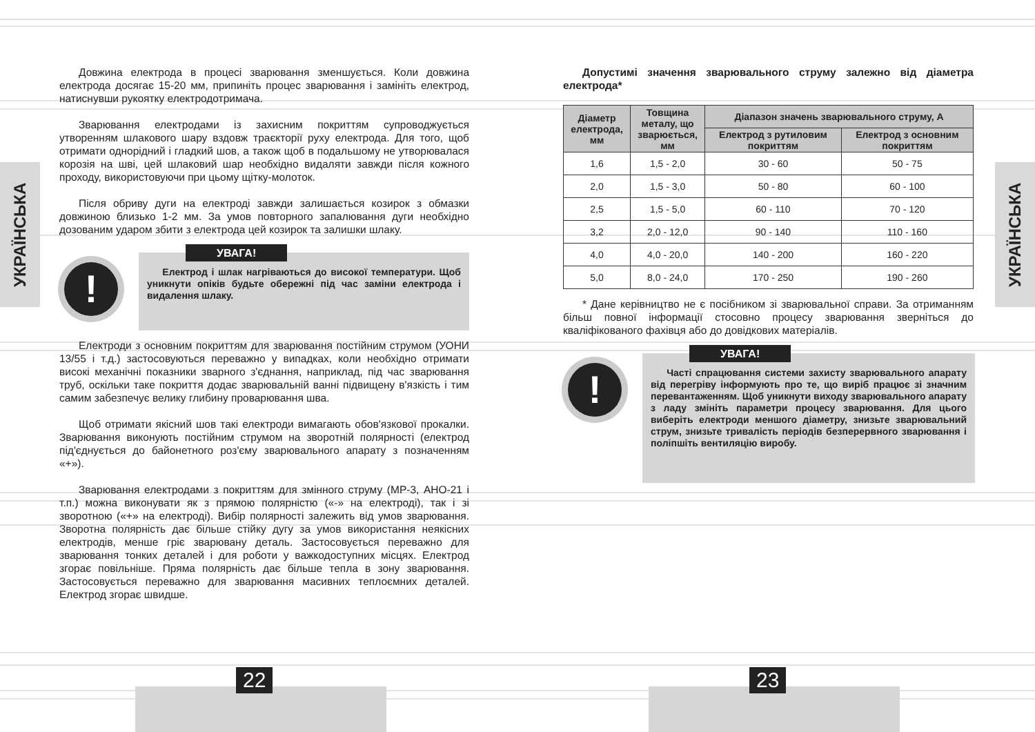УКРАЇНСЬКА
УКРАЇНСЬКА
Довжина електрода в процесі зварювання зменшується. Коли довжина електрода досягає 15-20 мм, припиніть процес зварювання і замініть електрод, натиснувши рукоятку електродотримача.
Зварювання електродами із захисним покриттям супроводжується утворенням шлакового шару вздовж траєкторії руху електрода. Для того, щоб отримати однорідний і гладкий шов, а також щоб в подальшому не утворювалася корозія на шві, цей шлаковий шар необхідно видаляти завжди після кожного проходу, використовуючи при цьому щітку-молоток.
Після обриву дуги на електроді завжди залишається козирок з обмазки довжиною близько 1-2 мм. За умов повторного запалювання дуги необхідно дозованим ударом збити з електрода цей козирок та залишки шлаку.
!
УВАГА!
Електрод і шлак нагріваються до високої температури. Щоб уникнути опіків будьте обережні під час заміни електрода і видалення шлаку.
Електроди з основним покриттям для зварювання постійним струмом (УОНИ 13/55 і т.д.) застосовуються переважно у випадках, коли необхідно отримати високі механічні показники зварного з'єднання, наприклад, під час зварювання труб, оскільки таке покриття додає зварювальній ванні підвищену в'язкість і тим самим забезпечує велику глибину проварювання шва.
Щоб отримати якісний шов такі електроди вимагають обов'язкової прокалки. Зварювання виконують постійним струмом на зворотній полярності (електрод під'єднується до байонетного роз'єму зварювального апарату з позначенням «+»).
Зварювання електродами з покриттям для змінного струму (МР-3, АНО-21 і т.п.) можна виконувати як з прямою полярністю («-» на електроді), так і зі зворотною («+» на електроді). Вибір полярності залежить від умов зварювання. Зворотна полярність дає більше стійку дугу за умов використання неякісних електродів, менше гріє зварювану деталь. Застосовується переважно для зварювання тонких деталей і для роботи у важкодоступних місцях. Електрод згорає повільніше. Пряма полярність дає більше тепла в зону зварювання. Застосовується переважно для зварювання масивних теплоємних деталей. Електрод згорає швидше.
Допустимі значення зварювального струму залежно від діаметра електрода*
| Діаметр електрода, мм | Товщина металу, що зварюється, мм | Діапазон значень зварювального струму, А | |
| --- | --- | --- | --- |
| | | Електрод з рутиловим покриттям | Електрод з основним покриттям |
| 1,6 | 1,5 - 2,0 | 30 - 60 | 50 - 75 |
| 2,0 | 1,5 - 3,0 | 50 - 80 | 60 - 100 |
| 2,5 | 1,5 - 5,0 | 60 - 110 | 70 - 120 |
| 3,2 | 2,0 - 12,0 | 90 - 140 | 110 - 160 |
| 4,0 | 4,0 - 20,0 | 140 - 200 | 160 - 220 |
| 5,0 | 8,0 - 24,0 | 170 - 250 | 190 - 260 |
* Дане керівництво не є посібником зі зварювальної справи. За отриманням більш повної інформації стосовно процесу зварювання зверніться до кваліфікованого фахівця або до довідкових матеріалів.
!
УВАГА!
Часті спрацювання системи захисту зварювального апарату від перегріву інформують про те, що виріб працює зі значним перевантаженням. Щоб уникнути виходу зварювального апарату з ладу змініть параметри процесу зварювання. Для цього виберіть електроди меншого діаметру, знизьте зварювальний струм, знизьте тривалість періодів безперервного зварювання і поліпшіть вентиляцію виробу.
22 23